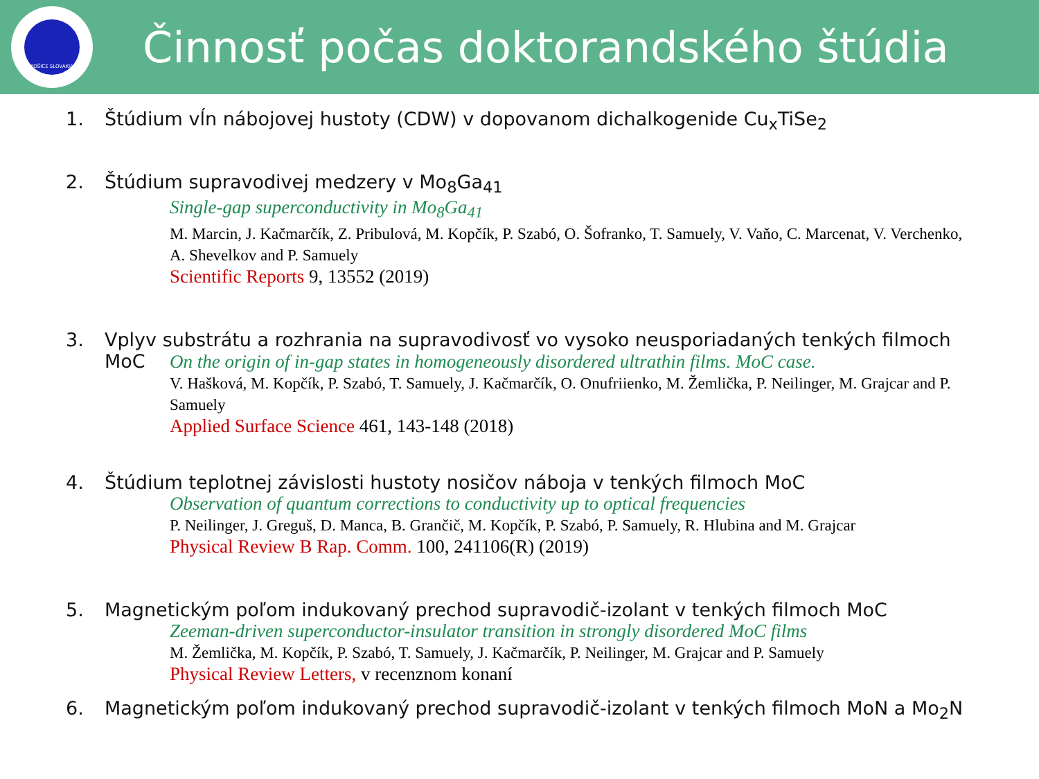KOŠICE SLOVAKIA
Činnosť počas doktorandského štúdia
1. Štúdium vĺn nábojovej hustoty (CDW) v dopovanom dichalkogenide Cu<sub>x</sub>TiSe<sub>2</sub>
2. Štúdium supravodivej medzery v Mo<sub>8</sub>Ga<sub>41</sub>
Single-gap superconductivity in Mo<sub>8</sub>Ga<sub>41</sub>
M. Marcin, J. Kačmarčík, Z. Pribulová, M. Kopčík, P. Szabó, O. Šofranko, T. Samuely, V. Vaňo, C. Marcenat, V. Verchenko, A. Shevelkov and P. Samuely
Scientific Reports 9, 13552 (2019)
3. Vplyv substrátu a rozhrania na supravodivosť vo vysoko neusporiadaných tenkých filmoch
MoC
On the origin of in-gap states in homogeneously disordered ultrathin films. MoC case.
V. Hašková, M. Kopčík, P. Szabó, T. Samuely, J. Kačmarčík, O. Onufriienko, M. Žemlička, P. Neilinger, M. Grajcar and P. Samuely
Applied Surface Science 461, 143-148 (2018)
4. Štúdium teplotnej závislosti hustoty nosičov náboja v tenkých filmoch MoC
Observation of quantum corrections to conductivity up to optical frequencies
P. Neilinger, J. Greguš, D. Manca, B. Grančič, M. Kopčík, P. Szabó, P. Samuely, R. Hlubina and M. Grajcar
Physical Review B Rap. Comm. 100, 241106(R) (2019)
5. Magnetickým poľom indukovaný prechod supravodič-izolant v tenkých filmoch MoC
Zeeman-driven superconductor-insulator transition in strongly disordered MoC films
M. Žemlička, M. Kopčík, P. Szabó, T. Samuely, J. Kačmarčík, P. Neilinger, M. Grajcar and P. Samuely
Physical Review Letters, v recenznom konaní
6. Magnetickým poľom indukovaný prechod supravodič-izolant v tenkých filmoch MoN a Mo<sub>2</sub>N